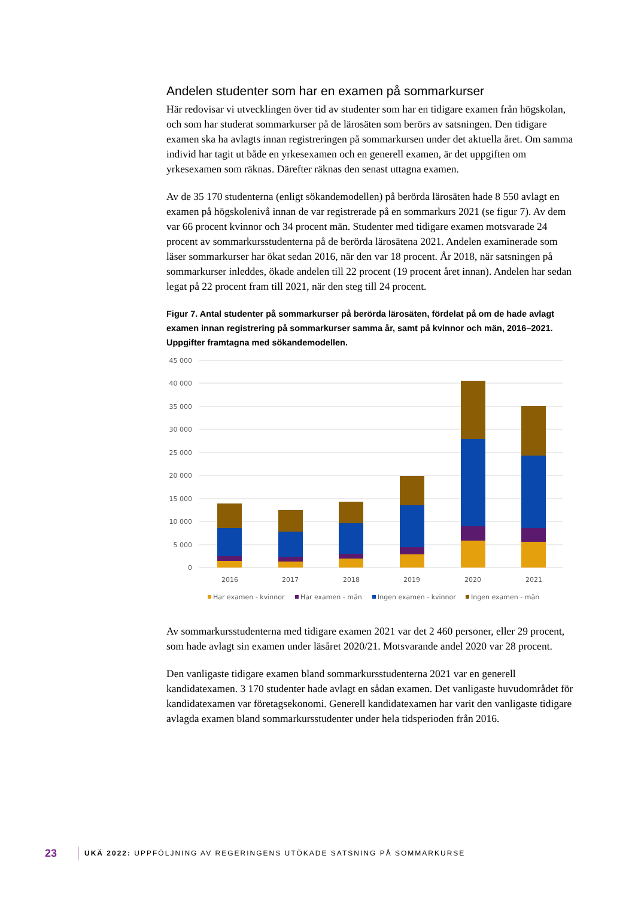Andelen studenter som har en examen på sommarkurser
Här redovisar vi utvecklingen över tid av studenter som har en tidigare examen från högskolan, och som har studerat sommarkurser på de lärosäten som berörs av satsningen. Den tidigare examen ska ha avlagts innan registreringen på sommarkursen under det aktuella året. Om samma individ har tagit ut både en yrkesexamen och en generell examen, är det uppgiften om yrkesexamen som räknas. Därefter räknas den senast uttagna examen.
Av de 35 170 studenterna (enligt sökandemodellen) på berörda lärosäten hade 8 550 avlagt en examen på högskolenivå innan de var registrerade på en sommarkurs 2021 (se figur 7). Av dem var 66 procent kvinnor och 34 procent män. Studenter med tidigare examen motsvarade 24 procent av sommarkursstudenterna på de berörda lärosätena 2021. Andelen examinerade som läser sommarkurser har ökat sedan 2016, när den var 18 procent. År 2018, när satsningen på sommarkurser inleddes, ökade andelen till 22 procent (19 procent året innan). Andelen har sedan legat på 22 procent fram till 2021, när den steg till 24 procent.
Figur 7. Antal studenter på sommarkurser på berörda lärosäten, fördelat på om de hade avlagt examen innan registrering på sommarkurser samma år, samt på kvinnor och män, 2016–2021. Uppgifter framtagna med sökandemodellen.
45 000
40 000
35 000
30 000
25 000
20 000
15 000
10 000
5 000
0
2016
2017
2018
2019
2020
2021
Har examen - kvinnor
Har examen - män
Ingen examen - kvinnor
Ingen examen - män
Av sommarkursstudenterna med tidigare examen 2021 var det 2 460 personer, eller 29 procent, som hade avlagt sin examen under läsåret 2020/21. Motsvarande andel 2020 var 28 procent.
Den vanligaste tidigare examen bland sommarkursstudenterna 2021 var en generell kandidatexamen. 3 170 studenter hade avlagt en sådan examen. Det vanligaste huvudområdet för kandidatexamen var företagsekonomi. Generell kandidatexamen har varit den vanligaste tidigare avlagda examen bland sommarkursstudenter under hela tidsperioden från 2016.
23 UKÄ 2022: UPPFÖLJNING AV REGERINGENS UTÖKADE SATSNING PÅ SOMMARKURSE